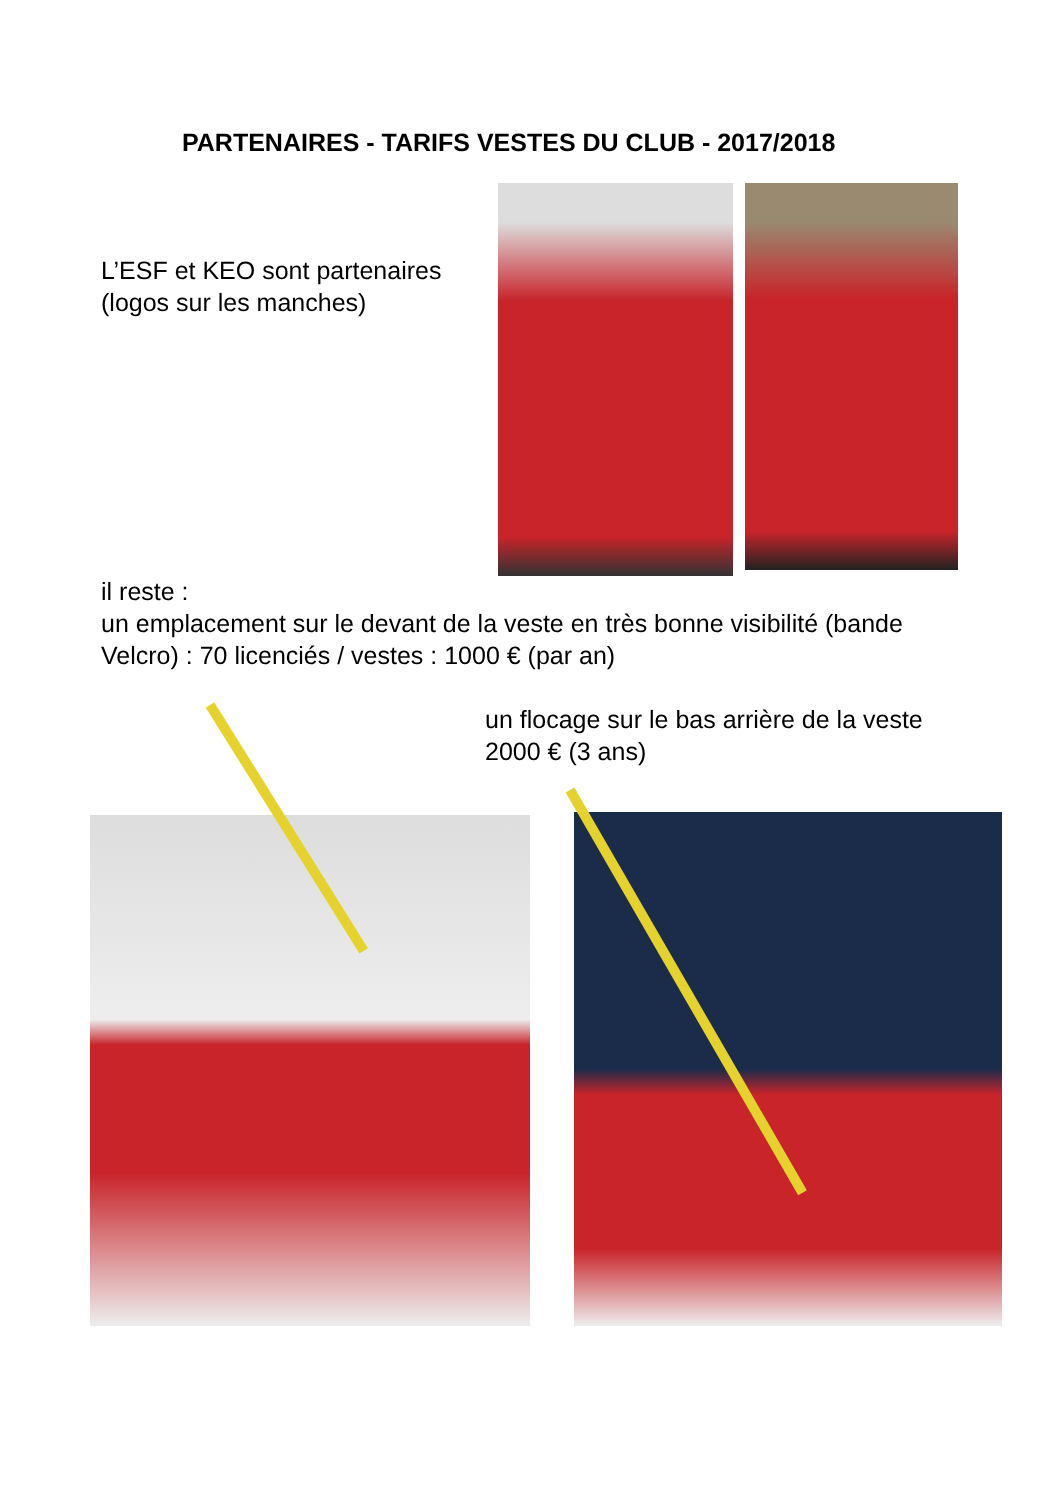PARTENAIRES - TARIFS VESTES DU CLUB - 2017/2018
L’ESF et KEO sont partenaires
(logos sur les manches)
il reste :
un emplacement sur le devant de la veste en très bonne visibilité (bande
Velcro) : 70 licenciés / vestes : 1000 € (par an)
un flocage sur le bas arrière de la veste
2000 € (3 ans)